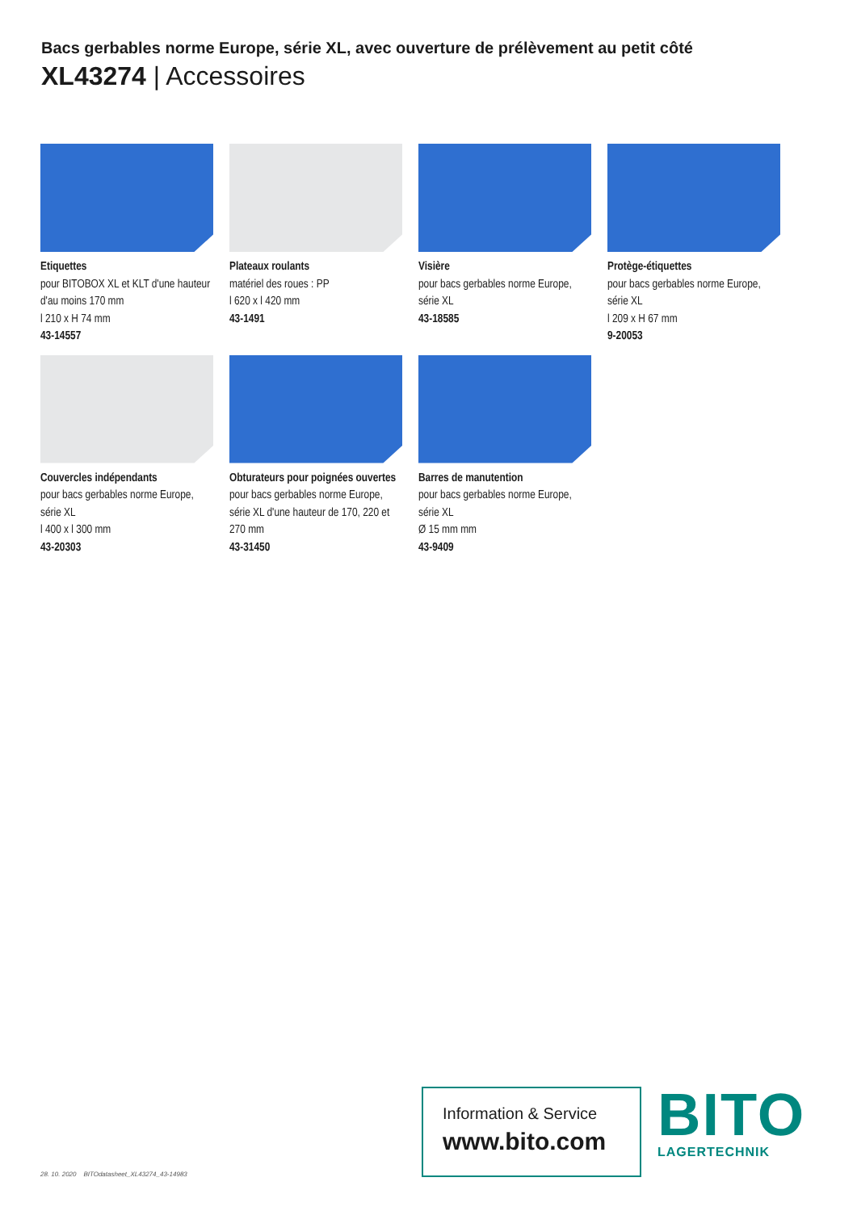Bacs gerbables norme Europe, série XL, avec ouverture de prélèvement au petit côté
XL43274 | Accessoires
Etiquettes
pour BITOBOX XL et KLT d'une hauteur d'au moins 170 mm
l 210 x H 74 mm
43-14557
Plateaux roulants
matériel des roues : PP
l 620 x l 420 mm
43-1491
Visière
pour bacs gerbables norme Europe, série XL
43-18585
Protège-étiquettes
pour bacs gerbables norme Europe, série XL
l 209 x H 67 mm
9-20053
Couvercles indépendants
pour bacs gerbables norme Europe, série XL
l 400 x l 300 mm
43-20303
Obturateurs pour poignées ouvertes
pour bacs gerbables norme Europe, série XL d'une hauteur de 170, 220 et 270 mm
43-31450
Barres de manutention
pour bacs gerbables norme Europe, série XL
Ø 15 mm mm
43-9409
28. 10. 2020 BITOdatasheet_XL43274_43-14983
Information & Service
www.bito.com
BITO
LAGERTECHNIK